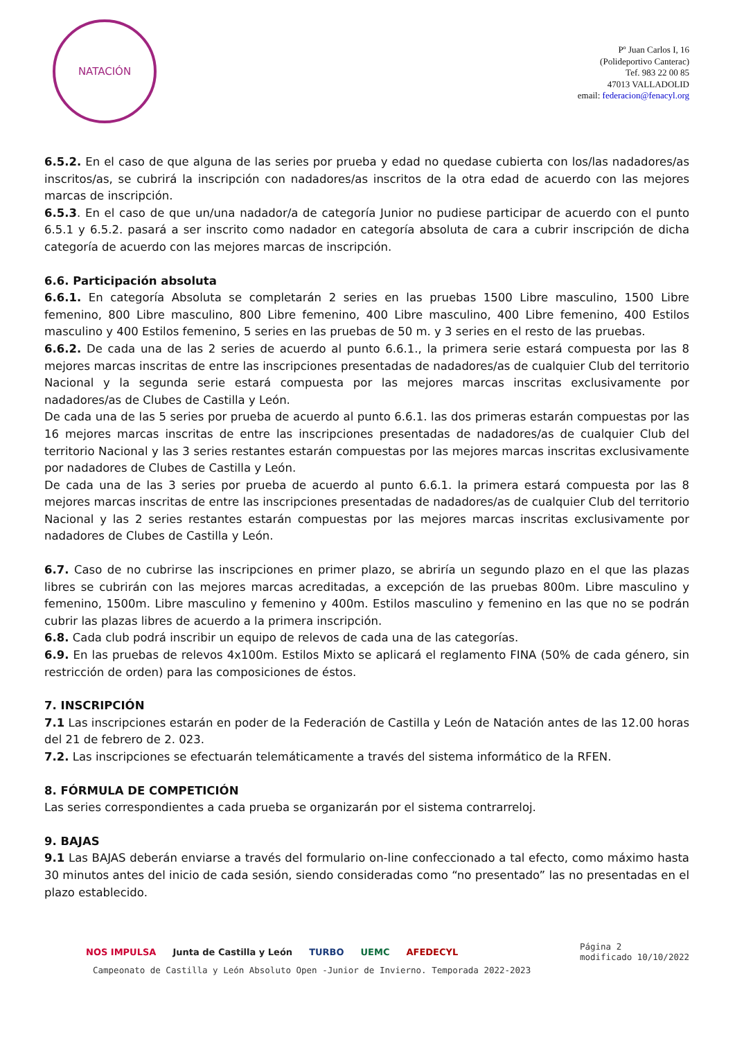NATACIÓN
Pº Juan Carlos I, 16
(Polideportivo Canterac)
Tef. 983 22 00 85
47013 VALLADOLID
email: federacion@fenacyl.org
6.5.2. En el caso de que alguna de las series por prueba y edad no quedase cubierta con los/las nadadores/as inscritos/as, se cubrirá la inscripción con nadadores/as inscritos de la otra edad de acuerdo con las mejores marcas de inscripción.
6.5.3. En el caso de que un/una nadador/a de categoría Junior no pudiese participar de acuerdo con el punto 6.5.1 y 6.5.2. pasará a ser inscrito como nadador en categoría absoluta de cara a cubrir inscripción de dicha categoría de acuerdo con las mejores marcas de inscripción.
6.6. Participación absoluta
6.6.1. En categoría Absoluta se completarán 2 series en las pruebas 1500 Libre masculino, 1500 Libre femenino, 800 Libre masculino, 800 Libre femenino, 400 Libre masculino, 400 Libre femenino, 400 Estilos masculino y 400 Estilos femenino, 5 series en las pruebas de 50 m. y 3 series en el resto de las pruebas.
6.6.2. De cada una de las 2 series de acuerdo al punto 6.6.1., la primera serie estará compuesta por las 8 mejores marcas inscritas de entre las inscripciones presentadas de nadadores/as de cualquier Club del territorio Nacional y la segunda serie estará compuesta por las mejores marcas inscritas exclusivamente por nadadores/as de Clubes de Castilla y León.
De cada una de las 5 series por prueba de acuerdo al punto 6.6.1. las dos primeras estarán compuestas por las 16 mejores marcas inscritas de entre las inscripciones presentadas de nadadores/as de cualquier Club del territorio Nacional y las 3 series restantes estarán compuestas por las mejores marcas inscritas exclusivamente por nadadores de Clubes de Castilla y León.
De cada una de las 3 series por prueba de acuerdo al punto 6.6.1. la primera estará compuesta por las 8 mejores marcas inscritas de entre las inscripciones presentadas de nadadores/as de cualquier Club del territorio Nacional y las 2 series restantes estarán compuestas por las mejores marcas inscritas exclusivamente por nadadores de Clubes de Castilla y León.
6.7. Caso de no cubrirse las inscripciones en primer plazo, se abriría un segundo plazo en el que las plazas libres se cubrirán con las mejores marcas acreditadas, a excepción de las pruebas 800m. Libre masculino y femenino, 1500m. Libre masculino y femenino y 400m. Estilos masculino y femenino en las que no se podrán cubrir las plazas libres de acuerdo a la primera inscripción.
6.8. Cada club podrá inscribir un equipo de relevos de cada una de las categorías.
6.9. En las pruebas de relevos 4x100m. Estilos Mixto se aplicará el reglamento FINA (50% de cada género, sin restricción de orden) para las composiciones de éstos.
7. INSCRIPCIÓN
7.1 Las inscripciones estarán en poder de la Federación de Castilla y León de Natación antes de las 12.00 horas del 21 de febrero de 2. 023.
7.2. Las inscripciones se efectuarán telemáticamente a través del sistema informático de la RFEN.
8. FÓRMULA DE COMPETICIÓN
Las series correspondientes a cada prueba se organizarán por el sistema contrarreloj.
9. BAJAS
9.1 Las BAJAS deberán enviarse a través del formulario on-line confeccionado a tal efecto, como máximo hasta 30 minutos antes del inicio de cada sesión, siendo consideradas como “no presentado” las no presentadas en el plazo establecido.
NOS IMPULSA Junta de Castilla y León TURBO UEMC AFEDECYL Página 2
modificado 10/10/2022
Campeonato de Castilla y León Absoluto Open -Junior de Invierno. Temporada 2022-2023